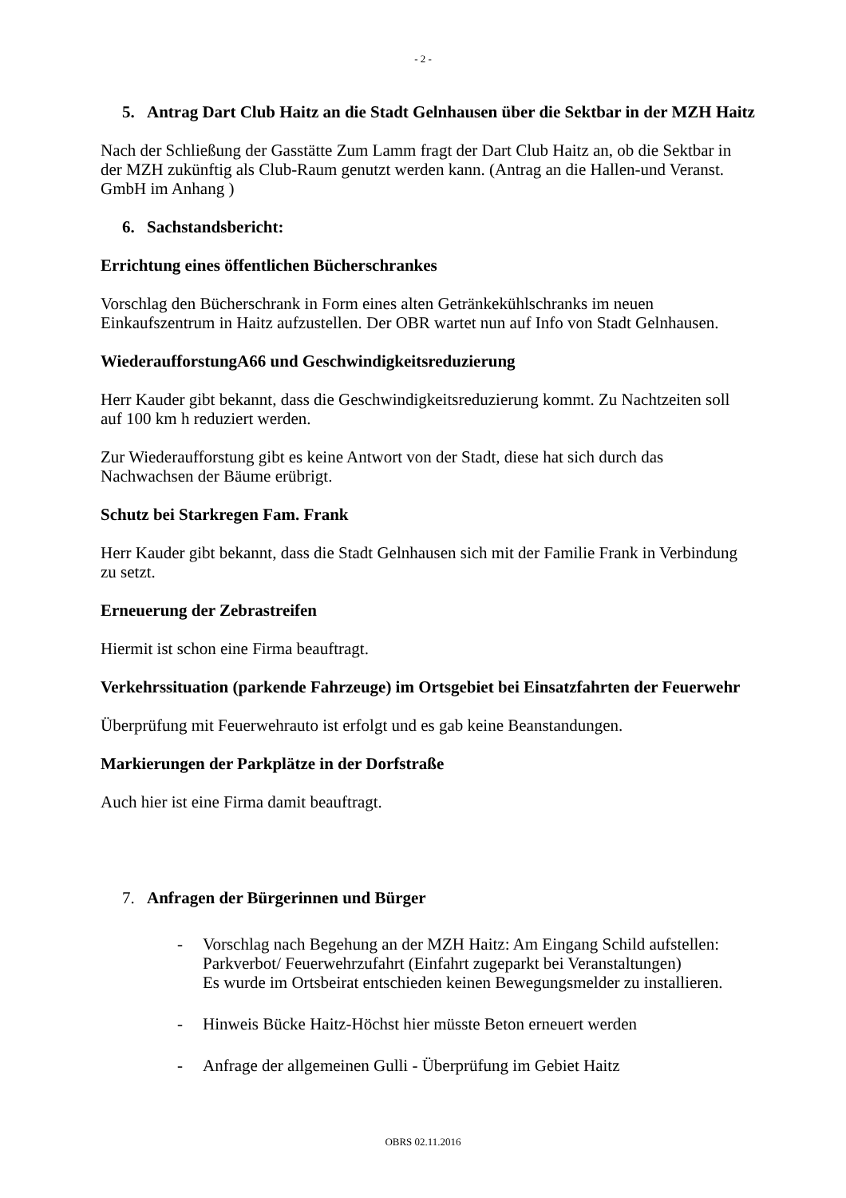- 2 -
5. Antrag Dart Club Haitz an die Stadt Gelnhausen über die Sektbar in der MZH Haitz
Nach der Schließung der Gasstätte Zum Lamm fragt der Dart Club Haitz an, ob die Sektbar in der MZH zukünftig als Club-Raum genutzt werden kann. (Antrag an die Hallen-und Veranst. GmbH im Anhang )
6. Sachstandsbericht:
Errichtung eines öffentlichen Bücherschrankes
Vorschlag den Bücherschrank in Form eines alten Getränkekühlschranks im neuen Einkaufszentrum in Haitz aufzustellen. Der OBR wartet nun auf Info von Stadt Gelnhausen.
WiederaufforstungA66 und Geschwindigkeitsreduzierung
Herr Kauder gibt bekannt, dass die Geschwindigkeitsreduzierung kommt. Zu Nachtzeiten soll auf 100 km h reduziert werden.
Zur Wiederaufforstung gibt es keine Antwort von der Stadt, diese hat sich durch das Nachwachsen der Bäume erübrigt.
Schutz bei Starkregen Fam. Frank
Herr Kauder gibt bekannt, dass die Stadt Gelnhausen sich mit der Familie Frank in Verbindung zu setzt.
Erneuerung der Zebrastreifen
Hiermit ist schon eine Firma beauftragt.
Verkehrssituation (parkende Fahrzeuge) im Ortsgebiet bei Einsatzfahrten der Feuerwehr
Überprüfung mit Feuerwehrauto ist erfolgt und es gab keine Beanstandungen.
Markierungen der Parkplätze in der Dorfstraße
Auch hier ist eine Firma damit beauftragt.
7. Anfragen der Bürgerinnen und Bürger
- Vorschlag nach Begehung an der MZH Haitz: Am Eingang Schild aufstellen: Parkverbot/ Feuerwehrzufahrt (Einfahrt zugeparkt bei Veranstaltungen)
Es wurde im Ortsbeirat entschieden keinen Bewegungsmelder zu installieren.
- Hinweis Bücke Haitz-Höchst hier müsste Beton erneuert werden
- Anfrage der allgemeinen Gulli - Überprüfung im Gebiet Haitz
OBRS 02.11.2016